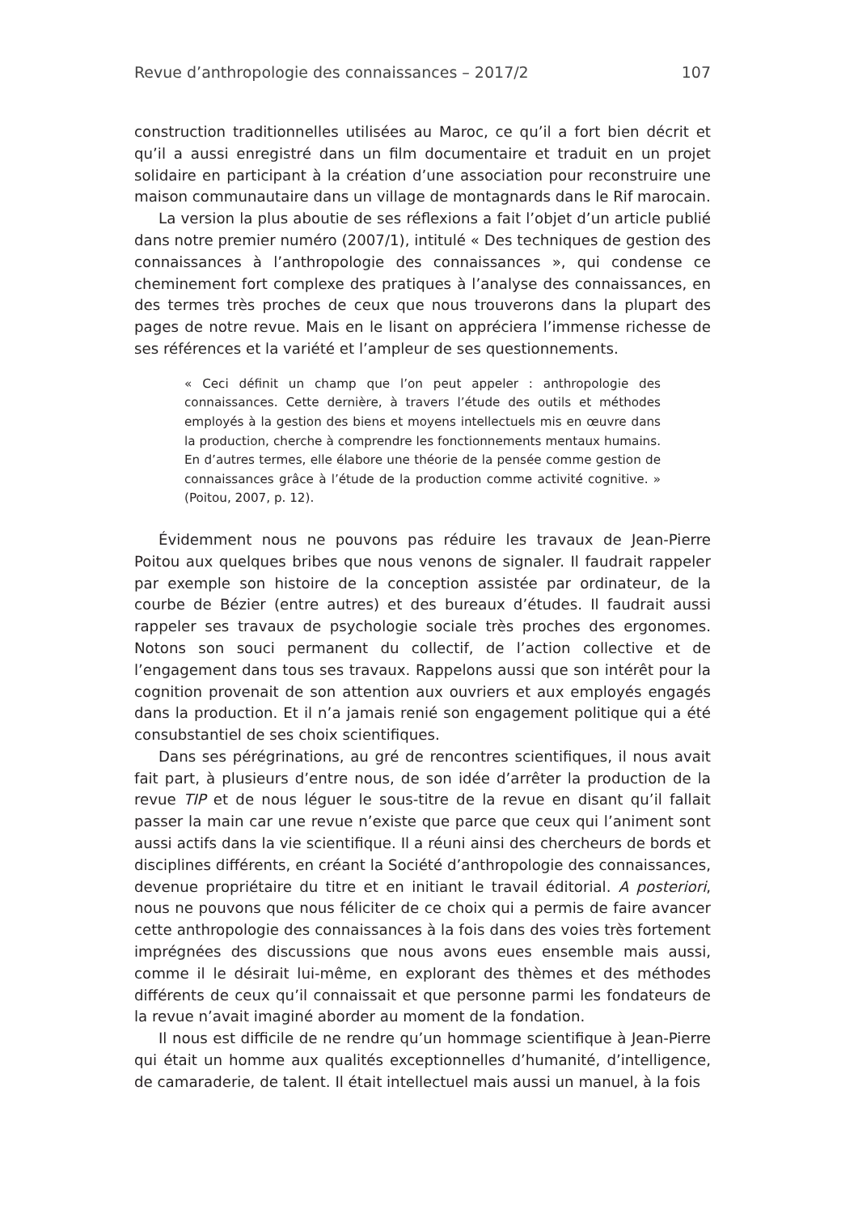Revue d’anthropologie des connaissances – 2017/2 107
construction traditionnelles utilisées au Maroc, ce qu’il a fort bien décrit et qu’il a aussi enregistré dans un film documentaire et traduit en un projet solidaire en participant à la création d’une association pour reconstruire une maison communautaire dans un village de montagnards dans le Rif marocain.
La version la plus aboutie de ses réflexions a fait l’objet d’un article publié dans notre premier numéro (2007/1), intitulé « Des techniques de gestion des connaissances à l’anthropologie des connaissances », qui condense ce cheminement fort complexe des pratiques à l’analyse des connaissances, en des termes très proches de ceux que nous trouverons dans la plupart des pages de notre revue. Mais en le lisant on appréciera l’immense richesse de ses références et la variété et l’ampleur de ses questionnements.
« Ceci définit un champ que l’on peut appeler : anthropologie des connaissances. Cette dernière, à travers l’étude des outils et méthodes employés à la gestion des biens et moyens intellectuels mis en œuvre dans la production, cherche à comprendre les fonctionnements mentaux humains. En d’autres termes, elle élabore une théorie de la pensée comme gestion de connaissances grâce à l’étude de la production comme activité cognitive. » (Poitou, 2007, p. 12).
Évidemment nous ne pouvons pas réduire les travaux de Jean-Pierre Poitou aux quelques bribes que nous venons de signaler. Il faudrait rappeler par exemple son histoire de la conception assistée par ordinateur, de la courbe de Bézier (entre autres) et des bureaux d’études. Il faudrait aussi rappeler ses travaux de psychologie sociale très proches des ergonomes. Notons son souci permanent du collectif, de l’action collective et de l’engagement dans tous ses travaux. Rappelons aussi que son intérêt pour la cognition provenait de son attention aux ouvriers et aux employés engagés dans la production. Et il n’a jamais renié son engagement politique qui a été consubstantiel de ses choix scientifiques.
Dans ses pérégrinations, au gré de rencontres scientifiques, il nous avait fait part, à plusieurs d’entre nous, de son idée d’arrêter la production de la revue TIP et de nous léguer le sous-titre de la revue en disant qu’il fallait passer la main car une revue n’existe que parce que ceux qui l’animent sont aussi actifs dans la vie scientifique. Il a réuni ainsi des chercheurs de bords et disciplines différents, en créant la Société d’anthropologie des connaissances, devenue propriétaire du titre et en initiant le travail éditorial. A posteriori, nous ne pouvons que nous féliciter de ce choix qui a permis de faire avancer cette anthropologie des connaissances à la fois dans des voies très fortement imprégnées des discussions que nous avons eues ensemble mais aussi, comme il le désirait lui-même, en explorant des thèmes et des méthodes différents de ceux qu’il connaissait et que personne parmi les fondateurs de la revue n’avait imaginé aborder au moment de la fondation.
Il nous est difficile de ne rendre qu’un hommage scientifique à Jean-Pierre qui était un homme aux qualités exceptionnelles d’humanité, d’intelligence, de camaraderie, de talent. Il était intellectuel mais aussi un manuel, à la fois